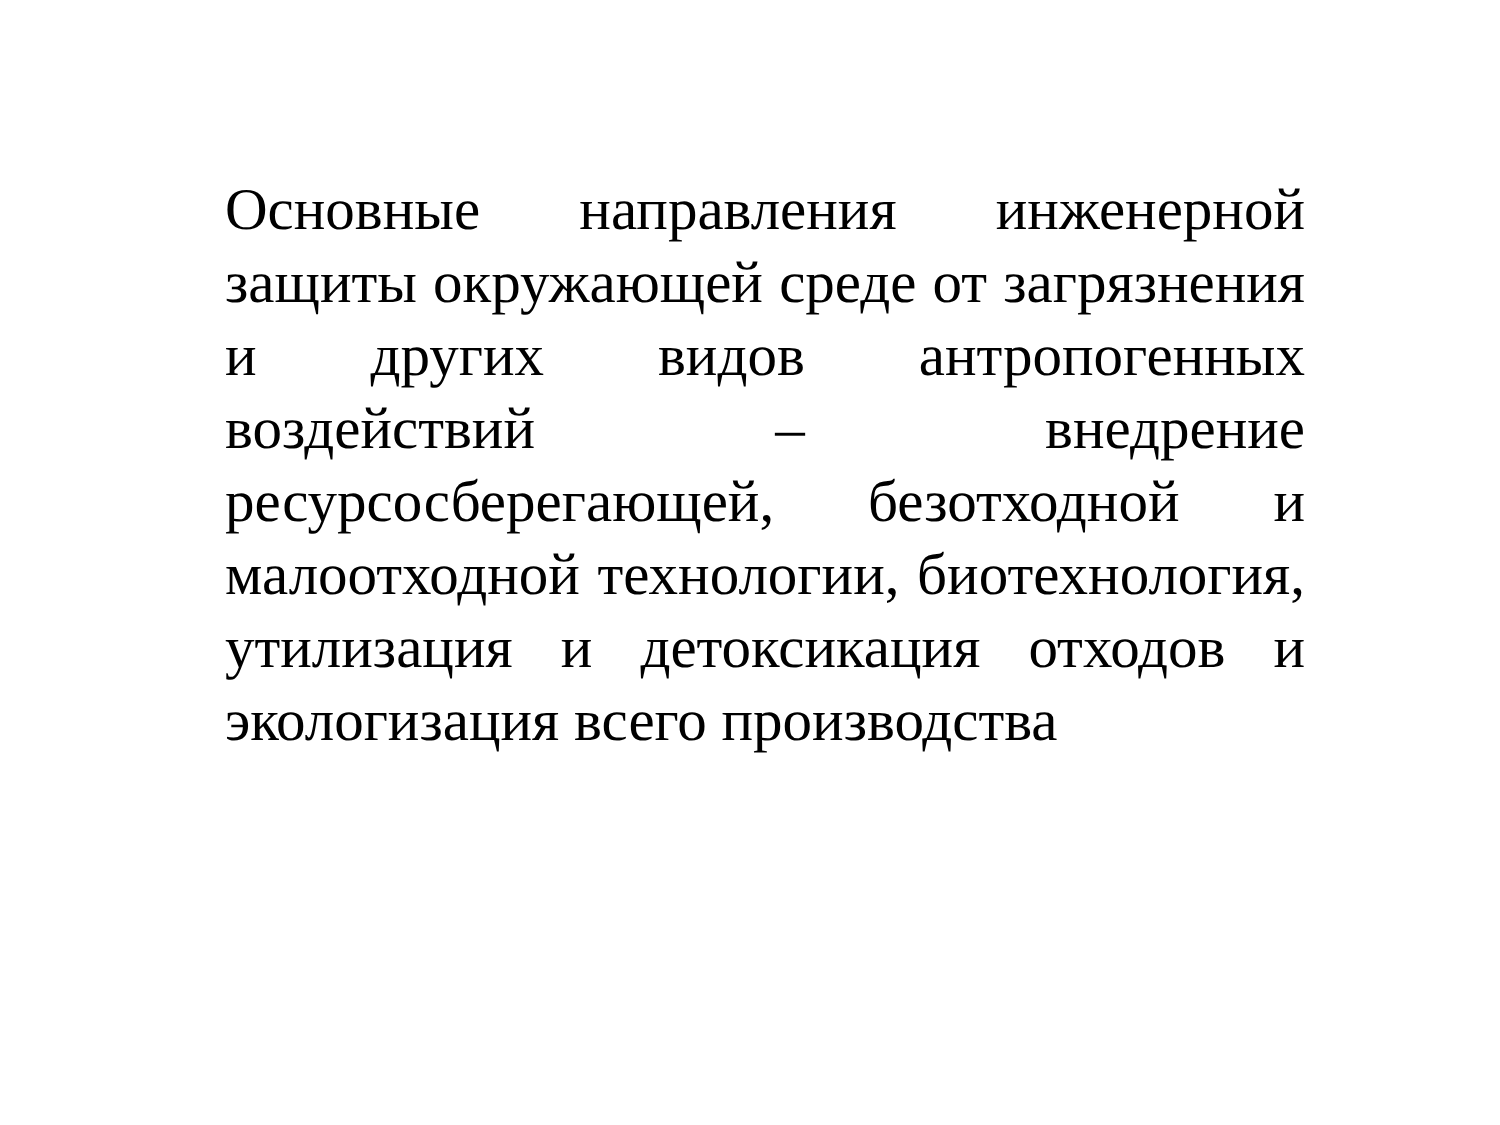Основные направления инженерной
защиты окружающей среде от загрязнения
и других видов антропогенных
воздействий – внедрение
ресурсосберегающей, безотходной и
малоотходной технологии, биотехнология,
утилизация и детоксикация отходов и
экологизация всего производства